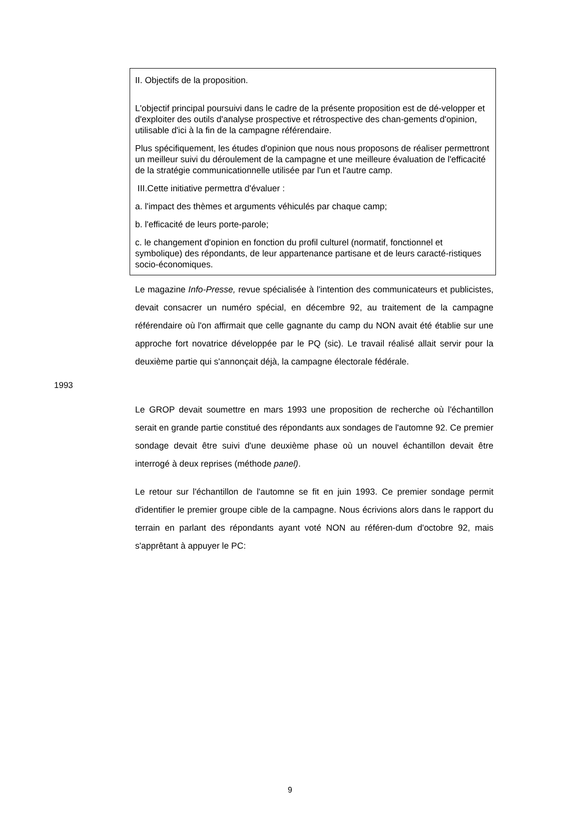II. Objectifs de la proposition.
L'objectif principal poursuivi dans le cadre de la présente proposition est de dé-velopper et d'exploiter des outils d'analyse prospective et rétrospective des chan-gements d'opinion, utilisable d'ici à la fin de la campagne référendaire.
Plus spécifiquement, les études d'opinion que nous nous proposons de réaliser permettront un meilleur suivi du déroulement de la campagne et une meilleure évaluation de l'efficacité de la stratégie communicationnelle utilisée par l'un et l'autre camp.
III.Cette initiative permettra d'évaluer :
a. l'impact des thèmes et arguments véhiculés par chaque camp;
b. l'efficacité de leurs porte-parole;
c. le changement d'opinion en fonction du profil culturel (normatif, fonctionnel et symbolique) des répondants, de leur appartenance partisane et de leurs caracté-ristiques socio-économiques.
Le magazine Info-Presse, revue spécialisée à l'intention des communicateurs et publicistes, devait consacrer un numéro spécial, en décembre 92, au traitement de la campagne référendaire où l'on affirmait que celle gagnante du camp du NON avait été établie sur une approche fort novatrice développée par le PQ (sic). Le travail réalisé allait servir pour la deuxième partie qui s'annonçait déjà, la campagne électorale fédérale.
1993
Le GROP devait soumettre en mars 1993 une proposition de recherche où l'échantillon serait en grande partie constitué des répondants aux sondages de l'automne 92. Ce premier sondage devait être suivi d'une deuxième phase où un nouvel échantillon devait être interrogé à deux reprises (méthode panel).
Le retour sur l'échantillon de l'automne se fit en juin 1993. Ce premier sondage permit d'identifier le premier groupe cible de la campagne. Nous écrivions alors dans le rapport du terrain en parlant des répondants ayant voté NON au référen-dum d'octobre 92, mais s'apprêtant à appuyer le PC:
9